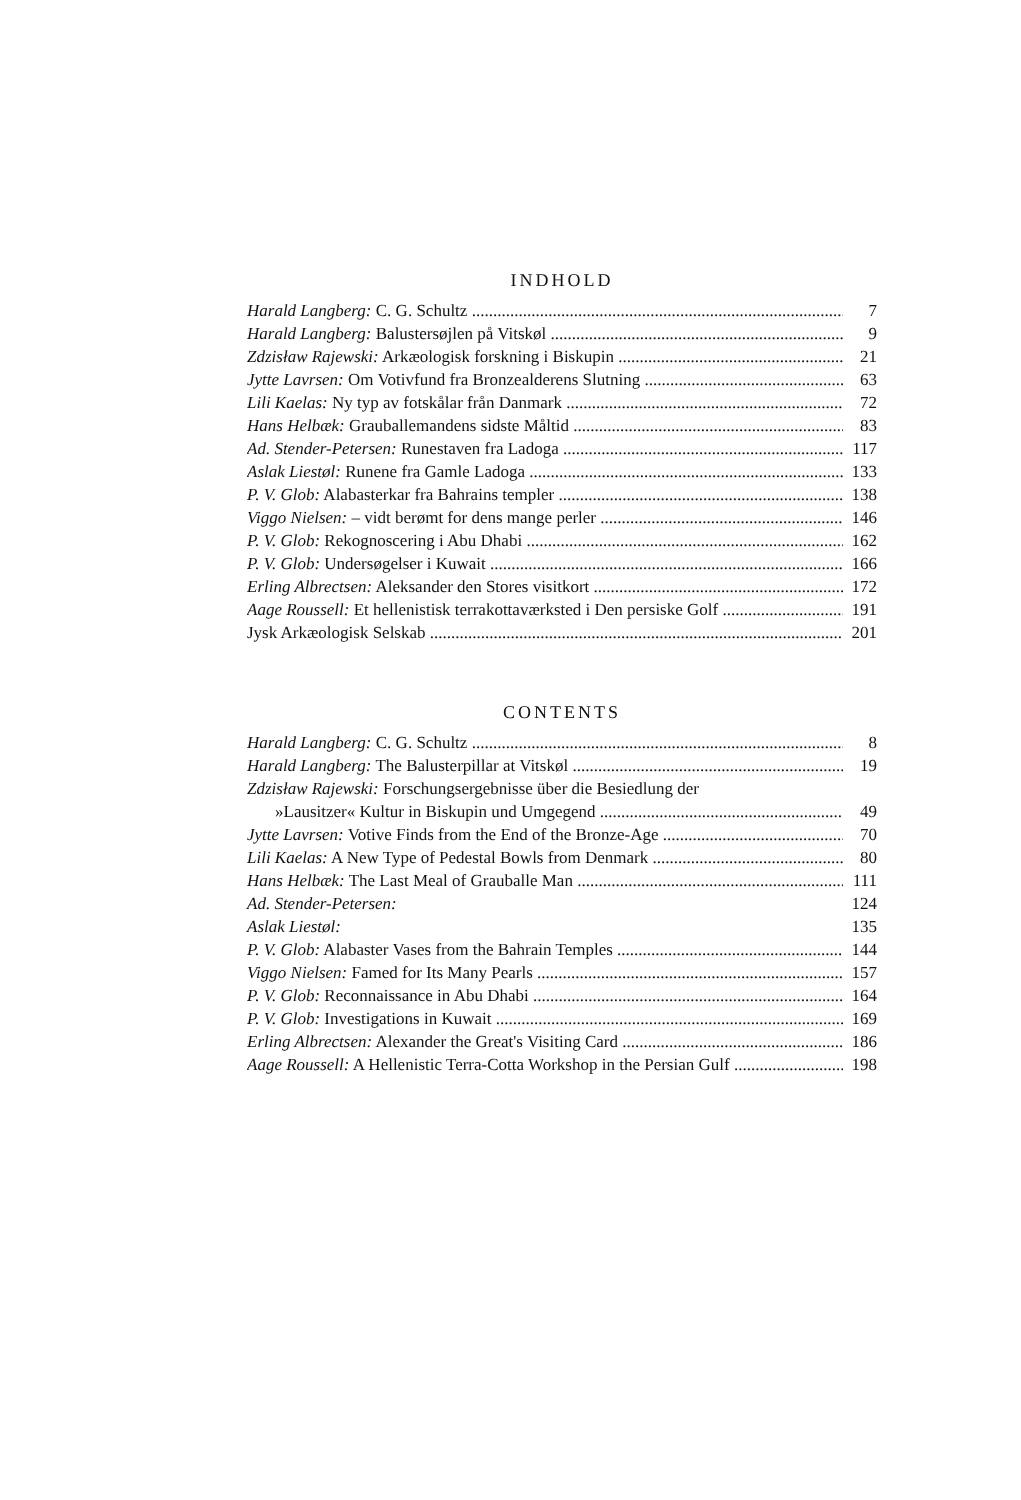INDHOLD
Harald Langberg: C. G. Schultz 7
Harald Langberg: Balustersøjlen på Vitskøl 9
Zdzisław Rajewski: Arkæologisk forskning i Biskupin 21
Jytte Lavrsen: Om Votivfund fra Bronzealderens Slutning 63
Lili Kaelas: Ny typ av fotskålar från Danmark 72
Hans Helbæk: Grauballemandens sidste Måltid 83
Ad. Stender-Petersen: Runestaven fra Ladoga 117
Aslak Liestøl: Runene fra Gamle Ladoga 133
P. V. Glob: Alabasterkar fra Bahrains templer 138
Viggo Nielsen: – vidt berømt for dens mange perler 146
P. V. Glob: Rekognoscering i Abu Dhabi 162
P. V. Glob: Undersøgelser i Kuwait 166
Erling Albrectsen: Aleksander den Stores visitkort 172
Aage Roussell: Et hellenistisk terrakottaværksted i Den persiske Golf 191
Jysk Arkæologisk Selskab 201
CONTENTS
Harald Langberg: C. G. Schultz 8
Harald Langberg: The Balusterpillar at Vitskøl 19
Zdzisław Rajewski: Forschungsergebnisse über die Besiedlung der
»Lausitzer« Kultur in Biskupin und Umgegend 49
Jytte Lavrsen: Votive Finds from the End of the Bronze-Age 70
Lili Kaelas: A New Type of Pedestal Bowls from Denmark 80
Hans Helbæk: The Last Meal of Grauballe Man 111
Ad. Stender-Petersen: 124
Aslak Liestøl: 135
P. V. Glob: Alabaster Vases from the Bahrain Temples 144
Viggo Nielsen: Famed for Its Many Pearls 157
P. V. Glob: Reconnaissance in Abu Dhabi 164
P. V. Glob: Investigations in Kuwait 169
Erling Albrectsen: Alexander the Great's Visiting Card 186
Aage Roussell: A Hellenistic Terra-Cotta Workshop in the Persian Gulf 198